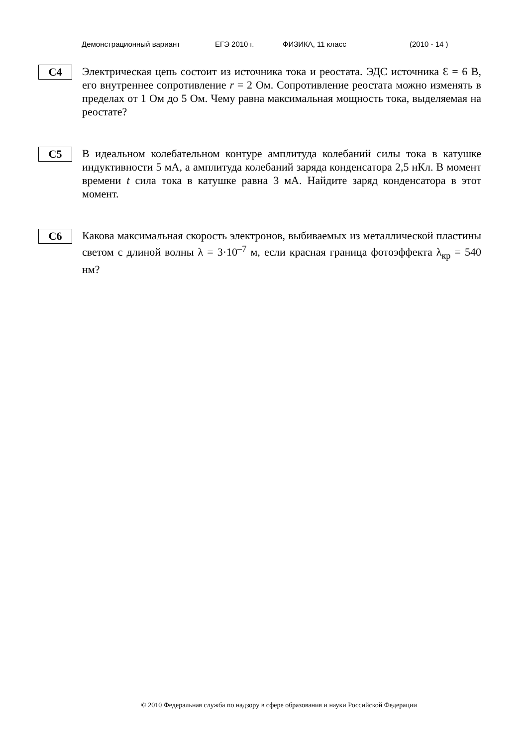Демонстрационный вариант ЕГЭ 2010 г. ФИЗИКА, 11 класс (2010 - 14 )
С4
Электрическая цепь состоит из источника тока и реостата. ЭДС источника Ɛ = 6 В, его внутреннее сопротивление r = 2 Ом. Сопротивление реостата можно изменять в пределах от 1 Ом до 5 Ом. Чему равна максимальная мощность тока, выделяемая на реостате?
С5
В идеальном колебательном контуре амплитуда колебаний силы тока в катушке индуктивности 5 мА, а амплитуда колебаний заряда конденсатора 2,5 нКл. В момент времени t сила тока в катушке равна 3 мА. Найдите заряд конденсатора в этот момент.
С6
Какова максимальная скорость электронов, выбиваемых из металлической пластины светом с длиной волны λ = 3·10<sup>–7</sup> м, если красная граница фотоэффекта λ<sub>кр</sub> = 540 нм?
© 2010 Федеральная служба по надзору в сфере образования и науки Российской Федерации